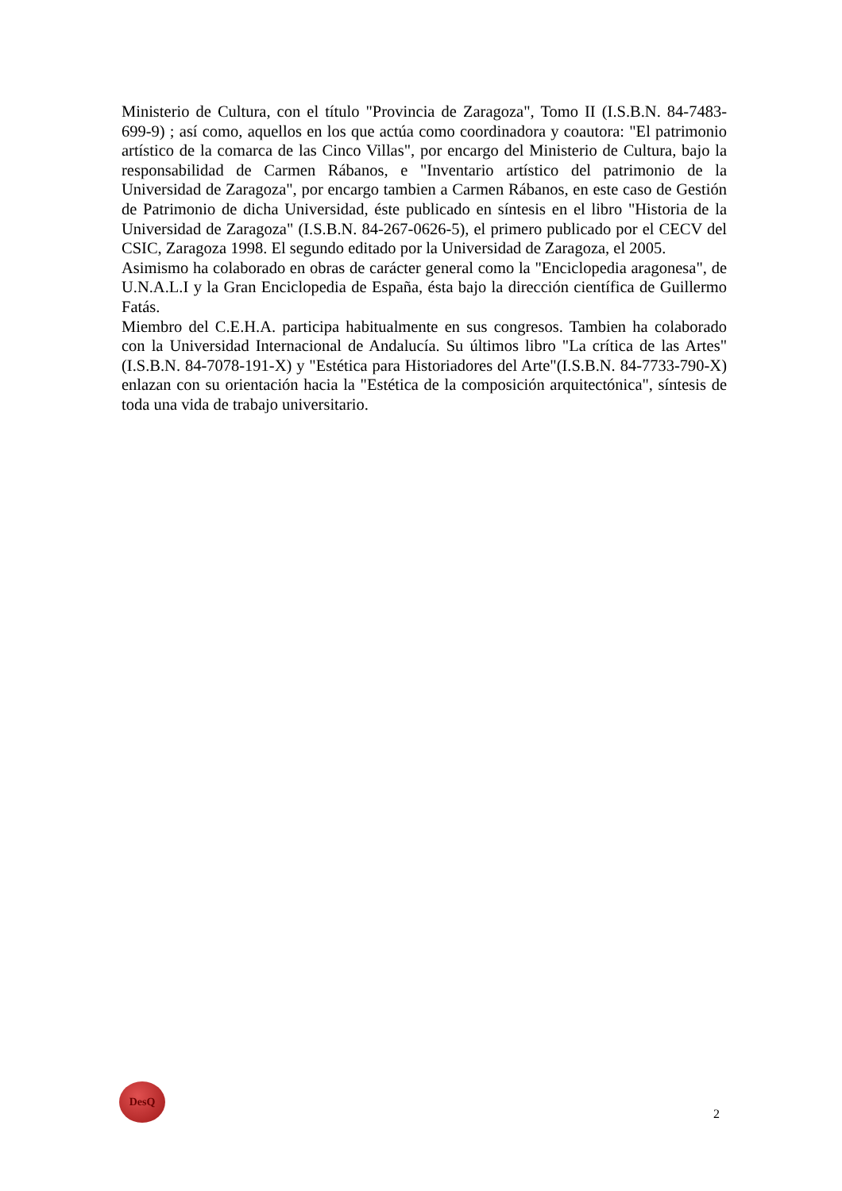Ministerio de Cultura, con el título "Provincia de Zaragoza", Tomo II (I.S.B.N. 84-7483-699-9) ; así como, aquellos en los que actúa como coordinadora y coautora: "El patrimonio artístico de la comarca de las Cinco Villas", por encargo del Ministerio de Cultura, bajo la responsabilidad de Carmen Rábanos, e "Inventario artístico del patrimonio de la Universidad de Zaragoza", por encargo tambien a Carmen Rábanos, en este caso de Gestión de Patrimonio de dicha Universidad, éste publicado en síntesis en el libro "Historia de la Universidad de Zaragoza" (I.S.B.N. 84-267-0626-5), el primero publicado por el CECV del CSIC, Zaragoza 1998. El segundo editado por la Universidad de Zaragoza, el 2005.
Asimismo ha colaborado en obras de carácter general como la "Enciclopedia aragonesa", de U.N.A.L.I y la Gran Enciclopedia de España, ésta bajo la dirección científica de Guillermo Fatás.
Miembro del C.E.H.A. participa habitualmente en sus congresos. Tambien ha colaborado con la Universidad Internacional de Andalucía. Su últimos libro "La crítica de las Artes" (I.S.B.N. 84-7078-191-X) y "Estética para Historiadores del Arte"(I.S.B.N. 84-7733-790-X) enlazan con su orientación hacia la "Estética de la composición arquitectónica", síntesis de toda una vida de trabajo universitario.
DesQ
2